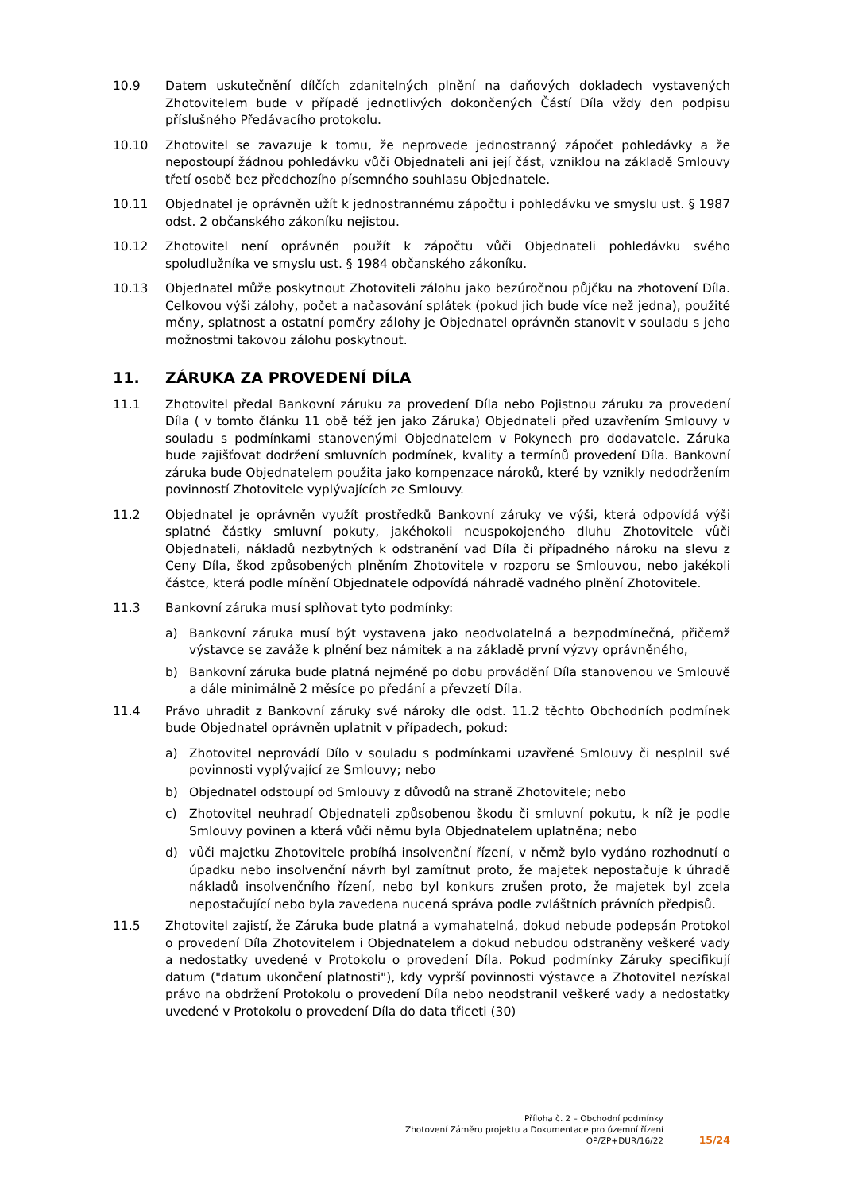10.9 Datem uskutečnění dílčích zdanitelných plnění na daňových dokladech vystavených Zhotovitelem bude v případě jednotlivých dokončených Částí Díla vždy den podpisu příslušného Předávacího protokolu.
10.10 Zhotovitel se zavazuje k tomu, že neprovede jednostranný zápočet pohledávky a že nepostoupí žádnou pohledávku vůči Objednateli ani její část, vzniklou na základě Smlouvy třetí osobě bez předchozího písemného souhlasu Objednatele.
10.11 Objednatel je oprávněn užít k jednostrannému zápočtu i pohledávku ve smyslu ust. § 1987 odst. 2 občanského zákoníku nejistou.
10.12 Zhotovitel není oprávněn použít k zápočtu vůči Objednateli pohledávku svého spoludlužníka ve smyslu ust. § 1984 občanského zákoníku.
10.13 Objednatel může poskytnout Zhotoviteli zálohu jako bezúročnou půjčku na zhotovení Díla. Celkovou výši zálohy, počet a načasování splátek (pokud jich bude více než jedna), použité měny, splatnost a ostatní poměry zálohy je Objednatel oprávněn stanovit v souladu s jeho možnostmi takovou zálohu poskytnout.
11. ZÁRUKA ZA PROVEDENÍ DÍLA
11.1 Zhotovitel předal Bankovní záruku za provedení Díla nebo Pojistnou záruku za provedení Díla ( v tomto článku 11 obě též jen jako Záruka) Objednateli před uzavřením Smlouvy v souladu s podmínkami stanovenými Objednatelem v Pokynech pro dodavatele. Záruka bude zajišťovat dodržení smluvních podmínek, kvality a termínů provedení Díla. Bankovní záruka bude Objednatelem použita jako kompenzace nároků, které by vznikly nedodržením povinností Zhotovitele vyplývajících ze Smlouvy.
11.2 Objednatel je oprávněn využít prostředků Bankovní záruky ve výši, která odpovídá výši splatné částky smluvní pokuty, jakéhokoli neuspokojeného dluhu Zhotovitele vůči Objednateli, nákladů nezbytných k odstranění vad Díla či případného nároku na slevu z Ceny Díla, škod způsobených plněním Zhotovitele v rozporu se Smlouvou, nebo jakékoli částce, která podle mínění Objednatele odpovídá náhradě vadného plnění Zhotovitele.
11.3 Bankovní záruka musí splňovat tyto podmínky:
a) Bankovní záruka musí být vystavena jako neodvolatelná a bezpodmínečná, přičemž výstavce se zaváže k plnění bez námitek a na základě první výzvy oprávněného,
b) Bankovní záruka bude platná nejméně po dobu provádění Díla stanovenou ve Smlouvě a dále minimálně 2 měsíce po předání a převzetí Díla.
11.4 Právo uhradit z Bankovní záruky své nároky dle odst. 11.2 těchto Obchodních podmínek bude Objednatel oprávněn uplatnit v případech, pokud:
a) Zhotovitel neprovádí Dílo v souladu s podmínkami uzavřené Smlouvy či nesplnil své povinnosti vyplývající ze Smlouvy; nebo
b) Objednatel odstoupí od Smlouvy z důvodů na straně Zhotovitele; nebo
c) Zhotovitel neuhradí Objednateli způsobenou škodu či smluvní pokutu, k níž je podle Smlouvy povinen a která vůči němu byla Objednatelem uplatněna; nebo
d) vůči majetku Zhotovitele probíhá insolvenční řízení, v němž bylo vydáno rozhodnutí o úpadku nebo insolvenční návrh byl zamítnut proto, že majetek nepostačuje k úhradě nákladů insolvenčního řízení, nebo byl konkurs zrušen proto, že majetek byl zcela nepostačující nebo byla zavedena nucená správa podle zvláštních právních předpisů.
11.5 Zhotovitel zajistí, že Záruka bude platná a vymahatelná, dokud nebude podepsán Protokol o provedení Díla Zhotovitelem i Objednatelem a dokud nebudou odstraněny veškeré vady a nedostatky uvedené v Protokolu o provedení Díla. Pokud podmínky Záruky specifikují datum ("datum ukončení platnosti"), kdy vyprší povinnosti výstavce a Zhotovitel nezískal právo na obdržení Protokolu o provedení Díla nebo neodstranil veškeré vady a nedostatky uvedené v Protokolu o provedení Díla do data třiceti (30)
Příloha č. 2 – Obchodní podmínky
Zhotovení Záměru projektu a Dokumentace pro územní řízení
OP/ZP+DUR/16/22
15/24